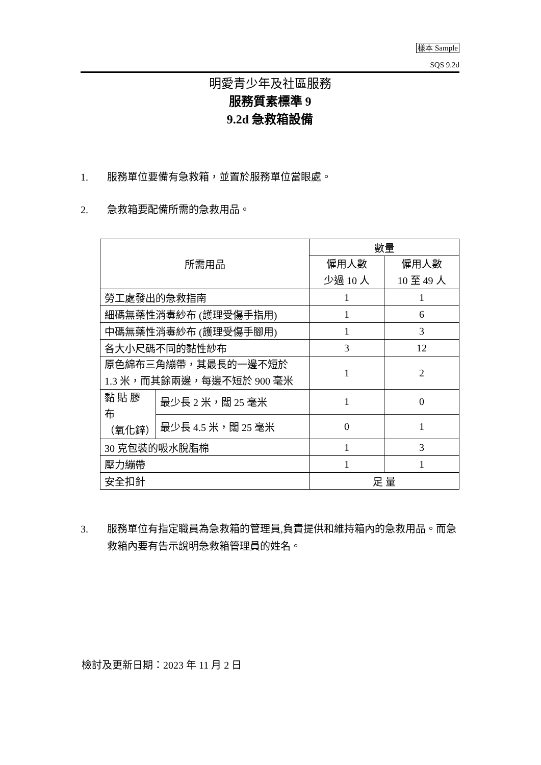樣本 Sample
SQS 9.2d
明愛青少年及社區服務
服務質素標準 9
9.2d 急救箱設備
1. 服務單位要備有急救箱，並置於服務單位當眼處。
2. 急救箱要配備所需的急救用品。
| 所需用品 | | 數量 | |
| --- | --- | --- | --- |
| | | 僱用人數 少過 10 人 | 僱用人數 10 至 49 人 |
| 勞工處發出的急救指南 | | 1 | 1 |
| 細碼無藥性消毒紗布 (護理受傷手指用) | | 1 | 6 |
| 中碼無藥性消毒紗布 (護理受傷手腳用) | | 1 | 3 |
| 各大小尺碼不同的黏性紗布 | | 3 | 12 |
| 原色綿布三角繃帶，其最長的一邊不短於 1.3 米，而其餘兩邊，每邊不短於 900 毫米 | | 1 | 2 |
| 黏 貼 膠 布 （氧化鋅） | 最少長 2 米，闊 25 毫米 | 1 | 0 |
| | 最少長 4.5 米，闊 25 毫米 | 0 | 1 |
| 30 克包裝的吸水脫脂棉 | | 1 | 3 |
| 壓力繃帶 | | 1 | 1 |
| 安全扣針 | | 足 量 | |
3. 服務單位有指定職員為急救箱的管理員,負責提供和維持箱內的急救用品。而急救箱內要有告示說明急救箱管理員的姓名。
檢討及更新日期：2023 年 11 月 2 日